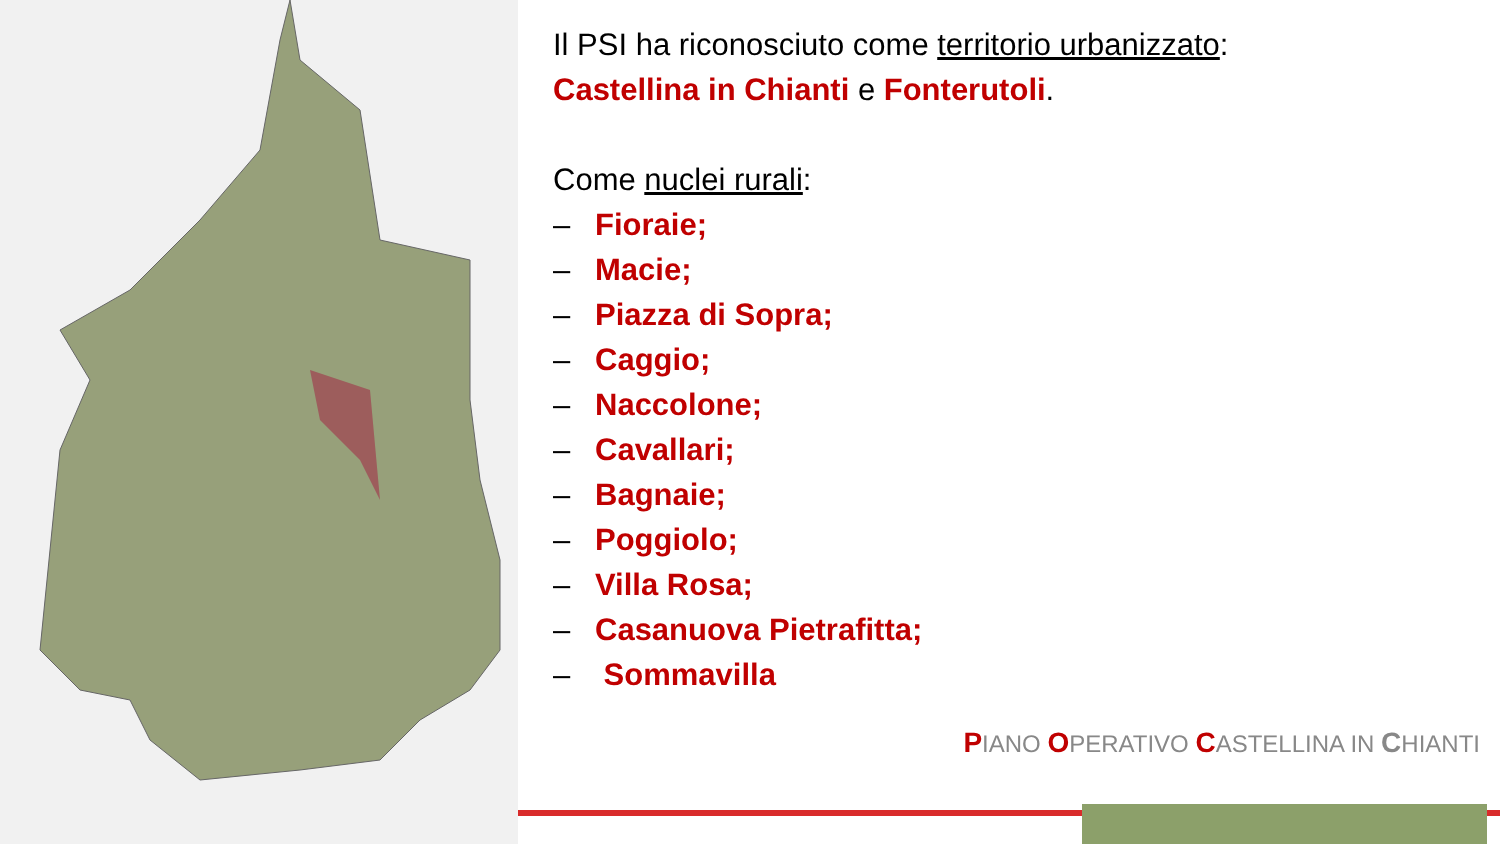Il PSI ha riconosciuto come territorio urbanizzato:
Castellina in Chianti e Fonterutoli.
Come nuclei rurali:
– Fioraie;
– Macie;
– Piazza di Sopra;
– Caggio;
– Naccolone;
– Cavallari;
– Bagnaie;
– Poggiolo;
– Villa Rosa;
– Casanuova Pietrafitta;
– Sommavilla
PIANO OPERATIVO CASTELLINA IN CHIANTI